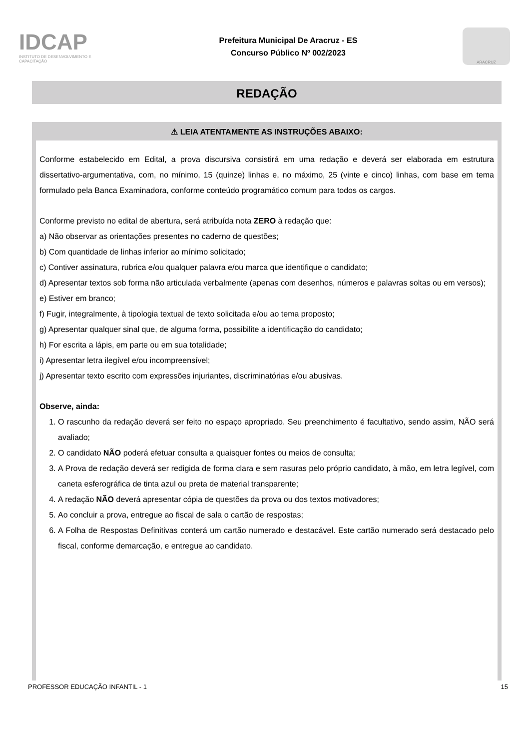IDCAP
INSTITUTO DE DESENVOLVIMENTO E CAPACITAÇÃO
Prefeitura Municipal De Aracruz - ES
Concurso Público Nº 002/2023
ARACRUZ
REDAÇÃO
⚠ LEIA ATENTAMENTE AS INSTRUÇÕES ABAIXO:
Conforme estabelecido em Edital, a prova discursiva consistirá em uma redação e deverá ser elaborada em estrutura dissertativo-argumentativa, com, no mínimo, 15 (quinze) linhas e, no máximo, 25 (vinte e cinco) linhas, com base em tema formulado pela Banca Examinadora, conforme conteúdo programático comum para todos os cargos.
Conforme previsto no edital de abertura, será atribuída nota ZERO à redação que:
a) Não observar as orientações presentes no caderno de questões;
b) Com quantidade de linhas inferior ao mínimo solicitado;
c) Contiver assinatura, rubrica e/ou qualquer palavra e/ou marca que identifique o candidato;
d) Apresentar textos sob forma não articulada verbalmente (apenas com desenhos, números e palavras soltas ou em versos);
e) Estiver em branco;
f) Fugir, integralmente, à tipologia textual de texto solicitada e/ou ao tema proposto;
g) Apresentar qualquer sinal que, de alguma forma, possibilite a identificação do candidato;
h) For escrita a lápis, em parte ou em sua totalidade;
i) Apresentar letra ilegível e/ou incompreensível;
j) Apresentar texto escrito com expressões injuriantes, discriminatórias e/ou abusivas.
Observe, ainda:
1. O rascunho da redação deverá ser feito no espaço apropriado. Seu preenchimento é facultativo, sendo assim, NÃO será avaliado;
2. O candidato NÃO poderá efetuar consulta a quaisquer fontes ou meios de consulta;
3. A Prova de redação deverá ser redigida de forma clara e sem rasuras pelo próprio candidato, à mão, em letra legível, com caneta esferográfica de tinta azul ou preta de material transparente;
4. A redação NÃO deverá apresentar cópia de questões da prova ou dos textos motivadores;
5. Ao concluir a prova, entregue ao fiscal de sala o cartão de respostas;
6. A Folha de Respostas Definitivas conterá um cartão numerado e destacável. Este cartão numerado será destacado pelo fiscal, conforme demarcação, e entregue ao candidato.
PROFESSOR EDUCAÇÃO INFANTIL - 1 15